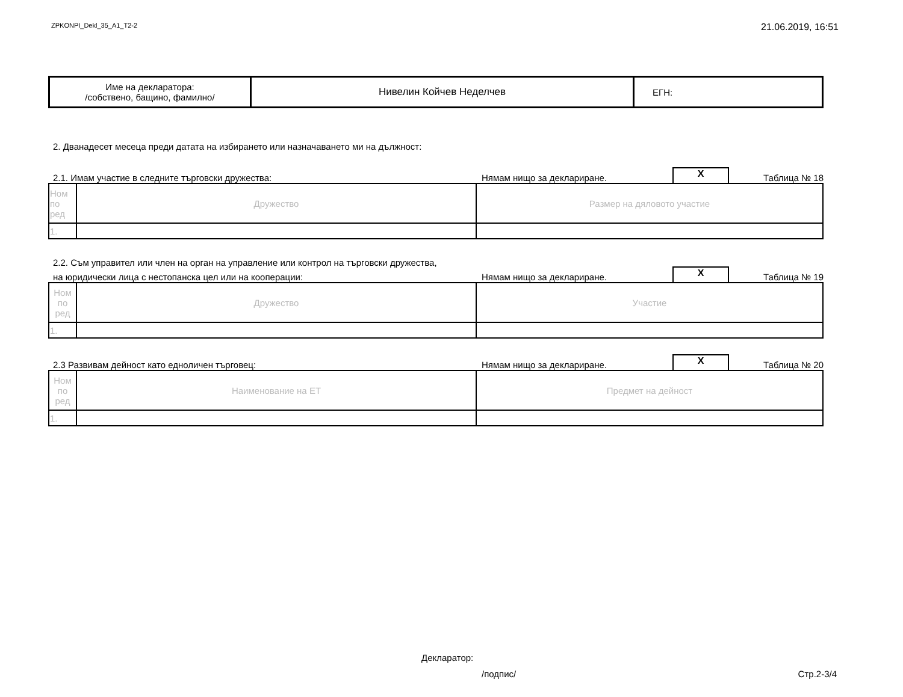ZPKONPI_Dekl_35_A1_T2-2 21.06.2019, 16:51
| Име на декларатора: /собствено, бащино, фамилно/ | Нивелин Койчев Неделчев | ЕГН: |
2. Дванадесет месеца преди датата на избирането или назначаването ми на дължност:
2.1. Имам участие в следните търговски дружества: Нямам нищо за деклариране. X Таблица № 18
| Ном по ред | Дружество | Размер на дяловото участие |
| 1. | | |
2.2. Съм управител или член на орган на управление или контрол на търговски дружества,
на юридически лица с нестопанска цел или на кооперации: Нямам нищо за деклариране. X Таблица № 19
| Ном по ред | Дружество | Участие |
| 1. | | |
2.3 Развивам дейност като едноличен търговец: Нямам нищо за деклариране. X Таблица № 20
| Ном по ред | Наименование на ЕТ | Предмет на дейност |
| 1. | | |
Декларатор:
/подпис/ Стр.2-3/4